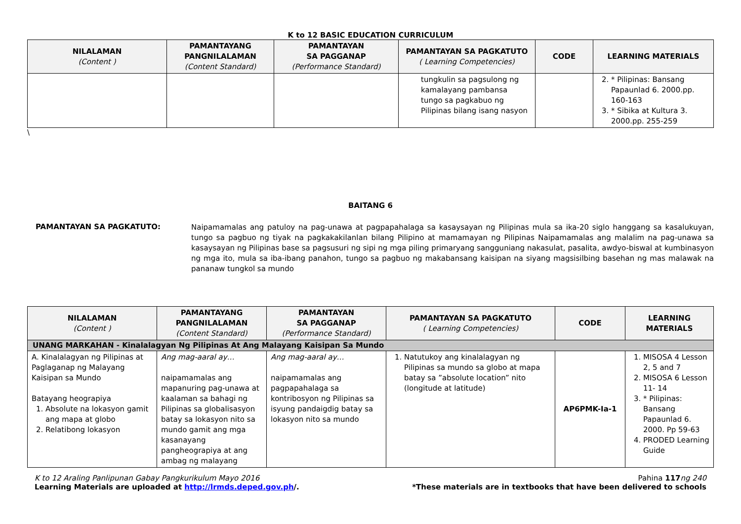K to 12 BASIC EDUCATION CURRICULUM
| NILALAMAN (Content ) | PAMANTAYANG PANGNILALAMAN (Content Standard) | PAMANTAYAN SA PAGGANAP (Performance Standard) | PAMANTAYAN SA PAGKATUTO ( Learning Competencies) | CODE | LEARNING MATERIALS |
| --- | --- | --- | --- | --- | --- |
| | | | tungkulin sa pagsulong ng kamalayang pambansa tungo sa pagkabuo ng Pilipinas bilang isang nasyon | | 2. * Pilipinas: Bansang Papaunlad 6. 2000.pp. 160-163 3. * Sibika at Kultura 3. 2000.pp. 255-259 |
\
BAITANG 6
PAMANTAYAN SA PAGKATUTO:
Naipamamalas ang patuloy na pag-unawa at pagpapahalaga sa kasaysayan ng Pilipinas mula sa ika-20 siglo hanggang sa kasalukuyan, tungo sa pagbuo ng tiyak na pagkakakilanlan bilang Pilipino at mamamayan ng Pilipinas Naipamamalas ang malalim na pag-unawa sa kasaysayan ng Pilipinas base sa pagsusuri ng sipi ng mga piling primaryang sangguniang nakasulat, pasalita, awdyo-biswal at kumbinasyon ng mga ito, mula sa iba-ibang panahon, tungo sa pagbuo ng makabansang kaisipan na siyang magsisilbing basehan ng mas malawak na pananaw tungkol sa mundo
| NILALAMAN (Content ) | PAMANTAYANG PANGNILALAMAN (Content Standard) | PAMANTAYAN SA PAGGANAP (Performance Standard) | PAMANTAYAN SA PAGKATUTO ( Learning Competencies) | CODE | LEARNING MATERIALS |
| --- | --- | --- | --- | --- | --- |
| UNANG MARKAHAN - Kinalalagyan Ng Pilipinas At Ang Malayang Kaisipan Sa Mundo | | | | | |
| A. Kinalalagyan ng Pilipinas at Paglaganap ng Malayang Kaisipan sa Mundo Batayang heograpiya 1. Absolute na lokasyon gamit ang mapa at globo 2. Relatibong lokasyon | Ang mag-aaral ay… naipamamalas ang mapanuring pag-unawa at kaalaman sa bahagi ng Pilipinas sa globalisasyon batay sa lokasyon nito sa mundo gamit ang mga kasanayang pangheograpiya at ang ambag ng malayang | Ang mag-aaral ay… naipamamalas ang pagpapahalaga sa kontribosyon ng Pilipinas sa isyung pandaigdig batay sa lokasyon nito sa mundo | 1. Natutukoy ang kinalalagyan ng Pilipinas sa mundo sa globo at mapa batay sa ”absolute location” nito (longitude at latitude) | AP6PMK-Ia-1 | 1. MISOSA 4 Lesson 2, 5 and 7 2. MISOSA 6 Lesson 11- 14 3. * Pilipinas: Bansang Papaunlad 6. 2000. Pp 59-63 4. PRODED Learning Guide |
K to 12 Araling Panlipunan Gabay Pangkurikulum Mayo 2016
Learning Materials are uploaded at http://lrmds.deped.gov.ph/.
Pahina 117 ng 240
*These materials are in textbooks that have been delivered to schools